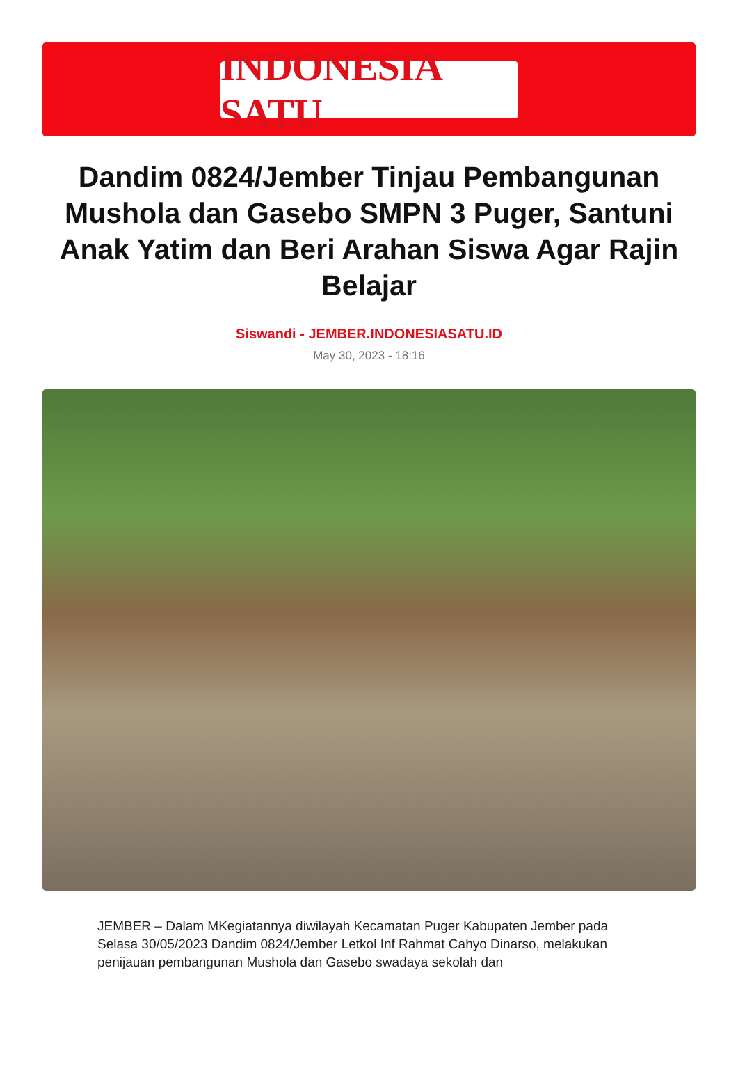INDONESIA SATU
Dandim 0824/Jember Tinjau Pembangunan Mushola dan Gasebo SMPN 3 Puger, Santuni Anak Yatim dan Beri Arahan Siswa Agar Rajin Belajar
Siswandi - JEMBER.INDONESIASATU.ID
May 30, 2023 - 18:16
JEMBER – Dalam MKegiatannya diwilayah Kecamatan Puger Kabupaten Jember pada Selasa 30/05/2023 Dandim 0824/Jember Letkol Inf Rahmat Cahyo Dinarso, melakukan penijauan pembangunan Mushola dan Gasebo swadaya sekolah dan